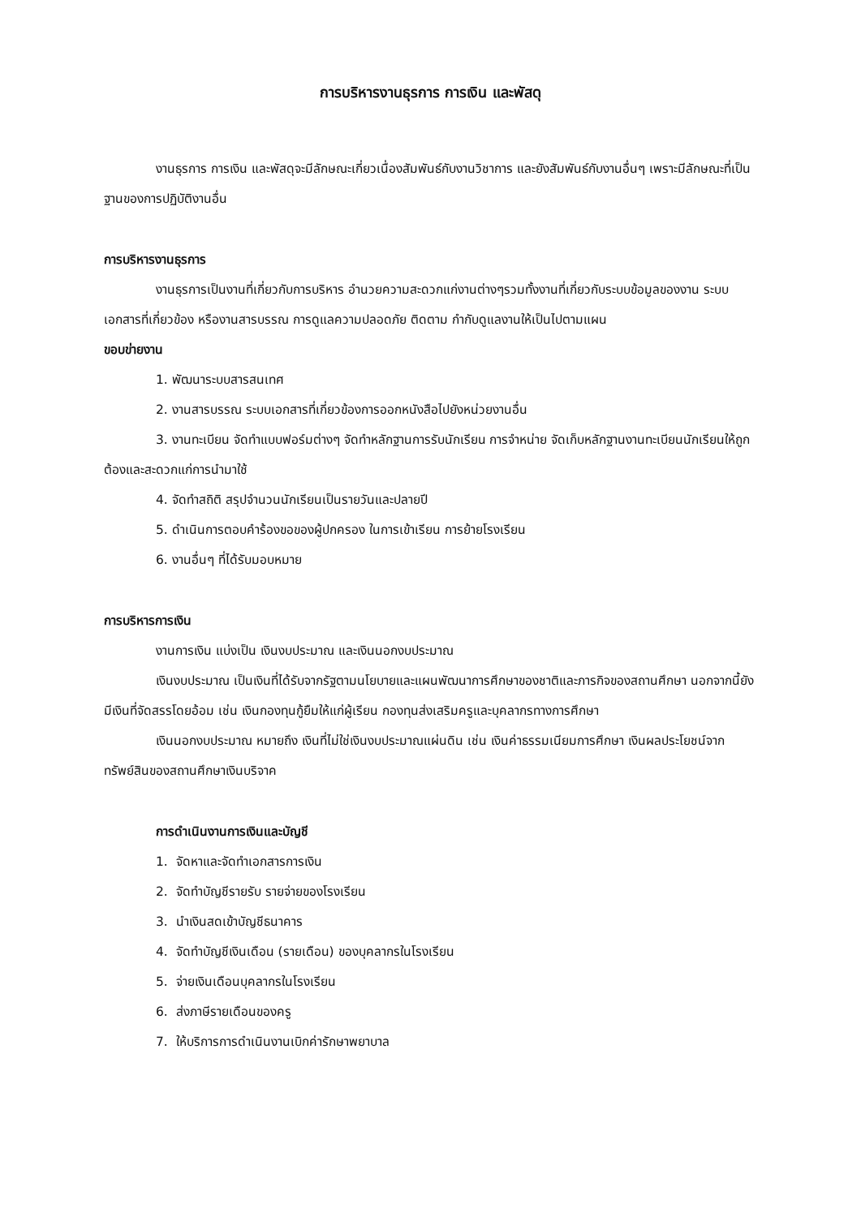การบริหารงานธุรการ การเงิน และพัสดุ
งานธุรการ การเงิน และพัสดุจะมีลักษณะเกี่ยวเนื่องสัมพันธ์กับงานวิชาการ และยังสัมพันธ์กับงานอื่นๆ เพราะมีลักษณะที่เป็นฐานของการปฏิบัติงานอื่น
การบริหารงานธุรการ
งานธุรการเป็นงานที่เกี่ยวกับการบริหาร อำนวยความสะดวกแก่งานต่างๆรวมทั้งงานที่เกี่ยวกับระบบข้อมูลของงาน ระบบเอกสารที่เกี่ยวข้อง หรืองานสารบรรณ การดูแลความปลอดภัย ติดตาม กำกับดูแลงานให้เป็นไปตามแผน
ขอบข่ายงาน
1. พัฒนาระบบสารสนเทศ
2. งานสารบรรณ ระบบเอกสารที่เกี่ยวข้องการออกหนังสือไปยังหน่วยงานอื่น
3. งานทะเบียน จัดทำแบบฟอร์มต่างๆ จัดทำหลักฐานการรับนักเรียน การจำหน่าย จัดเก็บหลักฐานงานทะเบียนนักเรียนให้ถูกต้องและสะดวกแก่การนำมาใช้
4. จัดทำสถิติ สรุปจำนวนนักเรียนเป็นรายวันและปลายปี
5. ดำเนินการตอบคำร้องขอของผู้ปกครอง ในการเข้าเรียน การย้ายโรงเรียน
6. งานอื่นๆ ที่ได้รับมอบหมาย
การบริหารการเงิน
งานการเงิน แบ่งเป็น เงินงบประมาณ และเงินนอกงบประมาณ
เงินงบประมาณ เป็นเงินที่ได้รับจากรัฐตามนโยบายและแผนพัฒนาการศึกษาของชาติและภารกิจของสถานศึกษา นอกจากนี้ยังมีเงินที่จัดสรรโดยอ้อม เช่น เงินกองทุนกู้ยืมให้แก่ผู้เรียน กองทุนส่งเสริมครูและบุคลากรทางการศึกษา
เงินนอกงบประมาณ หมายถึง เงินที่ไม่ใช่เงินงบประมาณแผ่นดิน เช่น เงินค่าธรรมเนียมการศึกษา เงินผลประโยชน์จากทรัพย์สินของสถานศึกษาเงินบริจาค
การดำเนินงานการเงินและบัญชี
1. จัดหาและจัดทำเอกสารการเงิน
2. จัดทำบัญชีรายรับ รายจ่ายของโรงเรียน
3. นำเงินสดเข้าบัญชีธนาคาร
4. จัดทำบัญชีเงินเดือน (รายเดือน) ของบุคลากรในโรงเรียน
5. จ่ายเงินเดือนบุคลากรในโรงเรียน
6. ส่งภาษีรายเดือนของครู
7. ให้บริการการดำเนินงานเบิกค่ารักษาพยาบาล